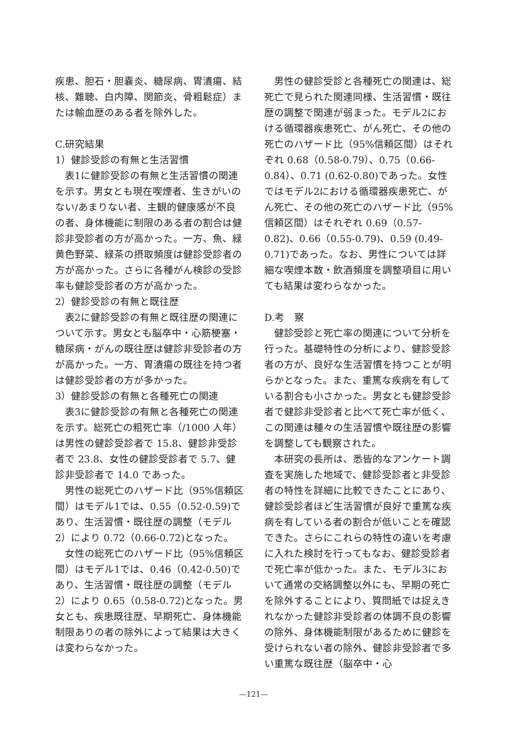疾患、胆石・胆嚢炎、糖尿病、胃潰瘍、結核、難聴、白内障、関節炎、骨粗鬆症）または輸血歴のある者を除外した。
C.研究結果
1）健診受診の有無と生活習慣
表1に健診受診の有無と生活習慣の関連を示す。男女とも現在喫煙者、生きがいのない/あまりない者、主観的健康感が不良の者、身体機能に制限のある者の割合は健診非受診者の方が高かった。一方、魚、緑黄色野菜、緑茶の摂取頻度は健診受診者の方が高かった。さらに各種がん検診の受診率も健診受診者の方が高かった。
2）健診受診の有無と既往歴
表2に健診受診の有無と既往歴の関連について示す。男女とも脳卒中・心筋梗塞・糖尿病・がんの既往歴は健診非受診者の方が高かった。一方、胃潰瘍の既往を持つ者は健診受診者の方が多かった。
3）健診受診の有無と各種死亡の関連
表3に健診受診の有無と各種死亡の関連を示す。総死亡の粗死亡率（/1000 人年）は男性の健診受診者で 15.8、健診非受診者で 23.8、女性の健診受診者で 5.7、健診非受診者で 14.0 であった。
男性の総死亡のハザード比（95%信頼区間）はモデル1では、0.55（0.52-0.59)であり、生活習慣・既往歴の調整（モデル2）により 0.72（0.66-0.72)となった。
女性の総死亡のハザード比（95%信頼区間）はモデル1では、0.46（0.42-0.50)であり、生活習慣・既往歴の調整（モデル2）により 0.65（0.58-0.72)となった。男女とも、疾患既往歴、早期死亡、身体機能制限ありの者の除外によって結果は大きくは変わらなかった。
男性の健診受診と各種死亡の関連は、総死亡で見られた関連同様、生活習慣・既往歴の調整で関連が弱まった。モデル2における循環器疾患死亡、がん死亡、その他の死亡のハザード比（95%信頼区間）はそれぞれ 0.68（0.58-0.79）、0.75（0.66-0.84）、0.71 (0.62-0.80)であった。女性ではモデル2における循環器疾患死亡、がん死亡、その他の死亡のハザード比（95%信頼区間）はそれぞれ 0.69（0.57-0.82)、0.66（0.55-0.79)、0.59 (0.49-0.71)であった。なお、男性については詳細な喫煙本数・飲酒頻度を調整項目に用いても結果は変わらなかった。
D.考　察
健診受診と死亡率の関連について分析を行った。基礎特性の分析により、健診受診者の方が、良好な生活習慣を持つことが明らかとなった。また、重篤な疾病を有している割合も小さかった。男女とも健診受診者で健診非受診者と比べて死亡率が低く、この関連は種々の生活習慣や既往歴の影響を調整しても観察された。
本研究の長所は、悉皆的なアンケート調査を実施した地域で、健診受診者と非受診者の特性を詳細に比較できたことにあり、健診受診者ほど生活習慣が良好で重篤な疾病を有している者の割合が低いことを確認できた。さらにこれらの特性の違いを考慮に入れた検討を行ってもなお、健診受診者で死亡率が低かった。また、モデル3において通常の交絡調整以外にも、早期の死亡を除外することにより、質問紙では捉えきれなかった健診非受診者の体調不良の影響の除外、身体機能制限があるために健診を受けられない者の除外、健診非受診者で多い重篤な既往歴（脳卒中・心
—121—